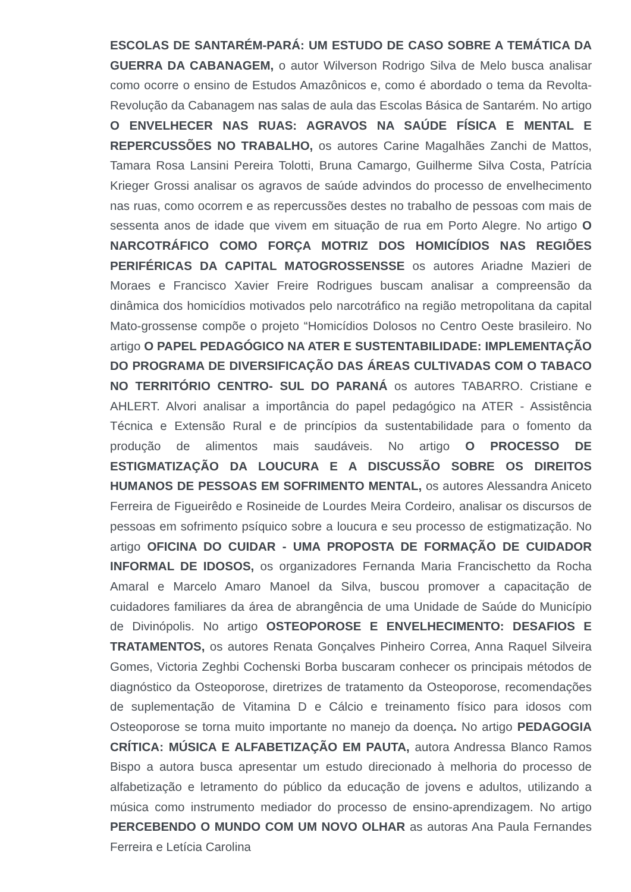ESCOLAS DE SANTARÉM-PARÁ: UM ESTUDO DE CASO SOBRE A TEMÁTICA DA GUERRA DA CABANAGEM, o autor Wilverson Rodrigo Silva de Melo busca analisar como ocorre o ensino de Estudos Amazônicos e, como é abordado o tema da Revolta-Revolução da Cabanagem nas salas de aula das Escolas Básica de Santarém. No artigo O ENVELHECER NAS RUAS: AGRAVOS NA SAÚDE FÍSICA E MENTAL E REPERCUSSÕES NO TRABALHO, os autores Carine Magalhães Zanchi de Mattos, Tamara Rosa Lansini Pereira Tolotti, Bruna Camargo, Guilherme Silva Costa, Patrícia Krieger Grossi analisar os agravos de saúde advindos do processo de envelhecimento nas ruas, como ocorrem e as repercussões destes no trabalho de pessoas com mais de sessenta anos de idade que vivem em situação de rua em Porto Alegre. No artigo O NARCOTRÁFICO COMO FORÇA MOTRIZ DOS HOMICÍDIOS NAS REGIÕES PERIFÉRICAS DA CAPITAL MATOGROSSENSSE os autores Ariadne Mazieri de Moraes e Francisco Xavier Freire Rodrigues buscam analisar a compreensão da dinâmica dos homicídios motivados pelo narcotráfico na região metropolitana da capital Mato-grossense compõe o projeto “Homicídios Dolosos no Centro Oeste brasileiro. No artigo O PAPEL PEDAGÓGICO NA ATER E SUSTENTABILIDADE: IMPLEMENTAÇÃO DO PROGRAMA DE DIVERSIFICAÇÃO DAS ÁREAS CULTIVADAS COM O TABACO NO TERRITÓRIO CENTRO- SUL DO PARANÁ os autores TABARRO. Cristiane e AHLERT. Alvori analisar a importância do papel pedagógico na ATER - Assistência Técnica e Extensão Rural e de princípios da sustentabilidade para o fomento da produção de alimentos mais saudáveis. No artigo O PROCESSO DE ESTIGMATIZAÇÃO DA LOUCURA E A DISCUSSÃO SOBRE OS DIREITOS HUMANOS DE PESSOAS EM SOFRIMENTO MENTAL, os autores Alessandra Aniceto Ferreira de Figueirêdo e Rosineide de Lourdes Meira Cordeiro, analisar os discursos de pessoas em sofrimento psíquico sobre a loucura e seu processo de estigmatização. No artigo OFICINA DO CUIDAR - UMA PROPOSTA DE FORMAÇÃO DE CUIDADOR INFORMAL DE IDOSOS, os organizadores Fernanda Maria Francischetto da Rocha Amaral e Marcelo Amaro Manoel da Silva, buscou promover a capacitação de cuidadores familiares da área de abrangência de uma Unidade de Saúde do Município de Divinópolis. No artigo OSTEOPOROSE E ENVELHECIMENTO: DESAFIOS E TRATAMENTOS, os autores Renata Gonçalves Pinheiro Correa, Anna Raquel Silveira Gomes, Victoria Zeghbi Cochenski Borba buscaram conhecer os principais métodos de diagnóstico da Osteoporose, diretrizes de tratamento da Osteoporose, recomendações de suplementação de Vitamina D e Cálcio e treinamento físico para idosos com Osteoporose se torna muito importante no manejo da doença. No artigo PEDAGOGIA CRÍTICA: MÚSICA E ALFABETIZAÇÃO EM PAUTA, autora Andressa Blanco Ramos Bispo a autora busca apresentar um estudo direcionado à melhoria do processo de alfabetização e letramento do público da educação de jovens e adultos, utilizando a música como instrumento mediador do processo de ensino-aprendizagem. No artigo PERCEBENDO O MUNDO COM UM NOVO OLHAR as autoras Ana Paula Fernandes Ferreira e Letícia Carolina